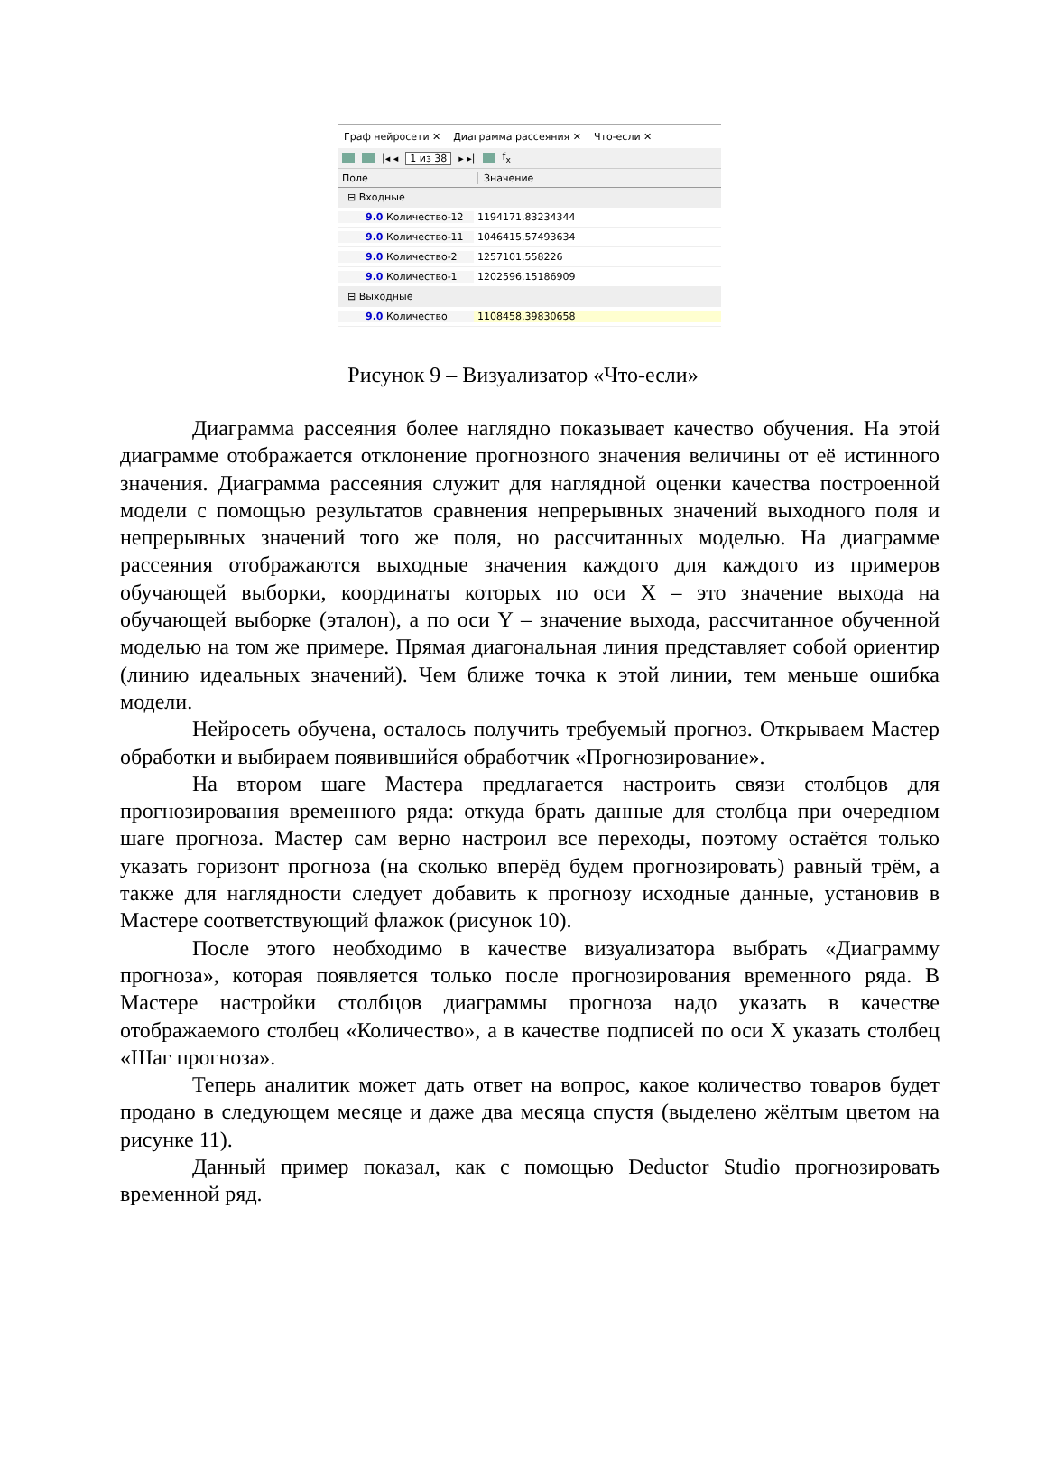Граф нейросети ✕ Диаграмма рассеяния ✕ Что-если ✕
|◂ ◂ 1 из 38 ▸ ▸| f<sub>x</sub>
Поле Значение
⊟ Входные
9.0 Количество-12 1194171,83234344
9.0 Количество-11 1046415,57493634
9.0 Количество-2 1257101,558226
9.0 Количество-1 1202596,15186909
⊟ Выходные
9.0 Количество 1108458,39830658
Рисунок 9 – Визуализатор «Что-если»
Диаграмма рассеяния более наглядно показывает качество обучения. На этой диаграмме отображается отклонение прогнозного значения величины от её истинного значения. Диаграмма рассеяния служит для наглядной оценки качества построенной модели с помощью результатов сравнения непрерывных значений выходного поля и непрерывных значений того же поля, но рассчитанных моделью. На диаграмме рассеяния отображаются выходные значения каждого для каждого из примеров обучающей выборки, координаты которых по оси X – это значение выхода на обучающей выборке (эталон), а по оси Y – значение выхода, рассчитанное обученной моделью на том же примере. Прямая диагональная линия представляет собой ориентир (линию идеальных значений). Чем ближе точка к этой линии, тем меньше ошибка модели.
Нейросеть обучена, осталось получить требуемый прогноз. Открываем Мастер обработки и выбираем появившийся обработчик «Прогнозирование».
На втором шаге Мастера предлагается настроить связи столбцов для прогнозирования временного ряда: откуда брать данные для столбца при очередном шаге прогноза. Мастер сам верно настроил все переходы, поэтому остаётся только указать горизонт прогноза (на сколько вперёд будем прогнозировать) равный трём, а также для наглядности следует добавить к прогнозу исходные данные, установив в Мастере соответствующий флажок (рисунок 10).
После этого необходимо в качестве визуализатора выбрать «Диаграмму прогноза», которая появляется только после прогнозирования временного ряда. В Мастере настройки столбцов диаграммы прогноза надо указать в качестве отображаемого столбец «Количество», а в качестве подписей по оси X указать столбец «Шаг прогноза».
Теперь аналитик может дать ответ на вопрос, какое количество товаров будет продано в следующем месяце и даже два месяца спустя (выделено жёлтым цветом на рисунке 11).
Данный пример показал, как с помощью Deductor Studio прогнозировать временной ряд.